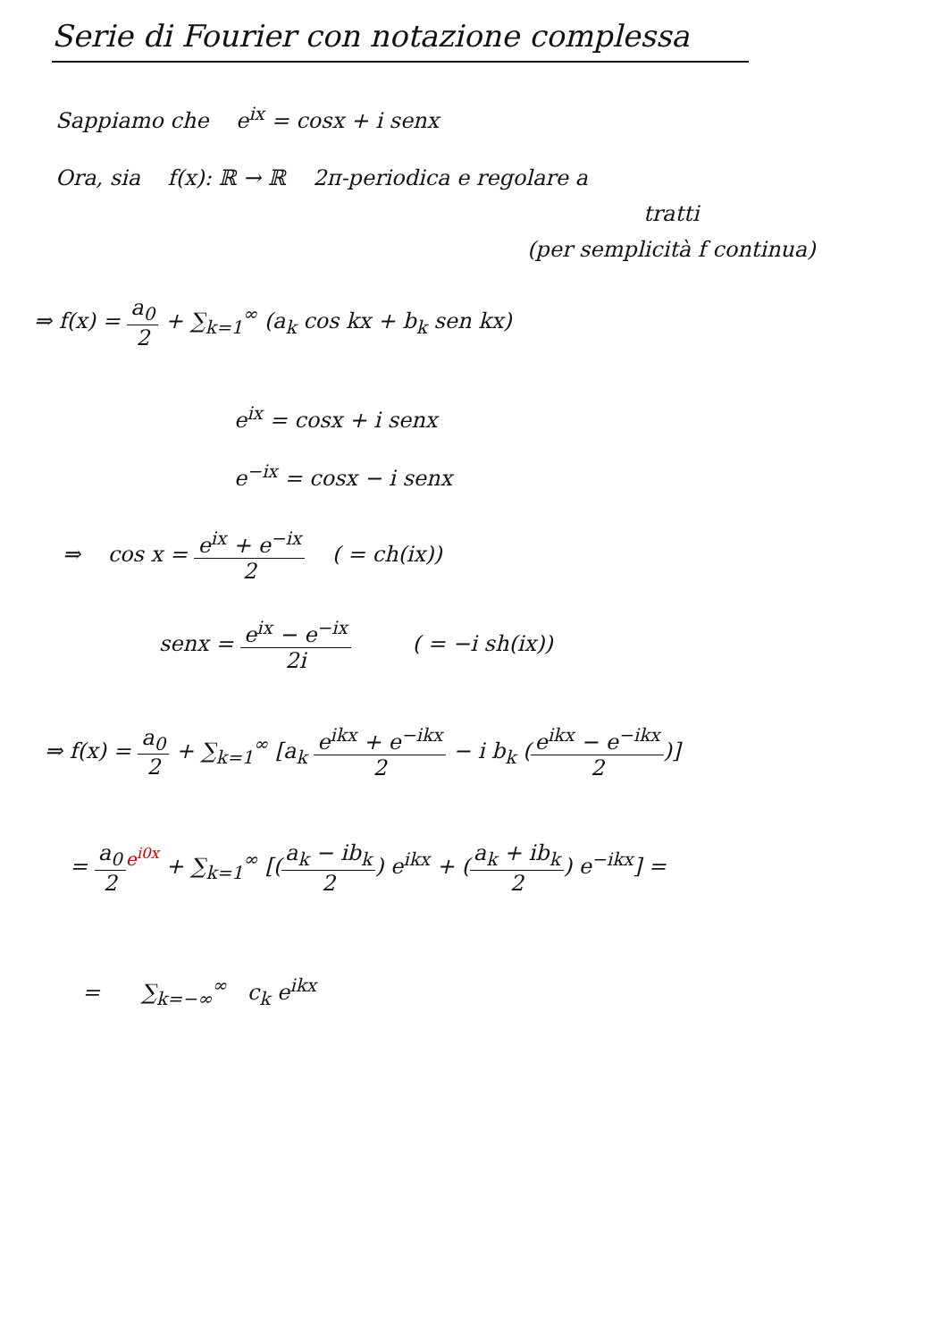Serie di Fourier con notazione complessa
Sappiamo che e<sup>ix</sup> = cosx + i senx
Ora, sia f(x): ℝ → ℝ 2π-periodica e regolare a
tratti
(per semplicità f continua)
⇒ f(x) = a<sub>0</sub> 2 + ∑<sub>k=1</sub><sup>∞</sup> (a<sub>k</sub> cos kx + b<sub>k</sub> sen kx)
e<sup>ix</sup> = cosx + i senx
e<sup>−ix</sup> = cosx − i senx
⇒ cos x = e<sup>ix</sup> + e<sup>−ix</sup> 2 ( = ch(ix))
senx = e<sup>ix</sup> − e<sup>−ix</sup> 2i ( = −i sh(ix))
⇒ f(x) = a<sub>0</sub> 2 + ∑<sub>k=1</sub><sup>∞</sup> [a<sub>k</sub> e<sup>ikx</sup> + e<sup>−ikx</sup> 2 − i b<sub>k</sub> (e<sup>ikx</sup> − e<sup>−ikx</sup> 2)]
= a<sub>0</sub> 2<sup>e<sup>i0x</sup></sup> + ∑<sub>k=1</sub><sup>∞</sup> [(a<sub>k</sub> − ib<sub>k</sub> 2) e<sup>ikx</sup> + (a<sub>k</sub> + ib<sub>k</sub> 2) e<sup>−ikx</sup>] =
= ∑<sub>k=−∞</sub><sup>∞</sup> c<sub>k</sub> e<sup>ikx</sup>